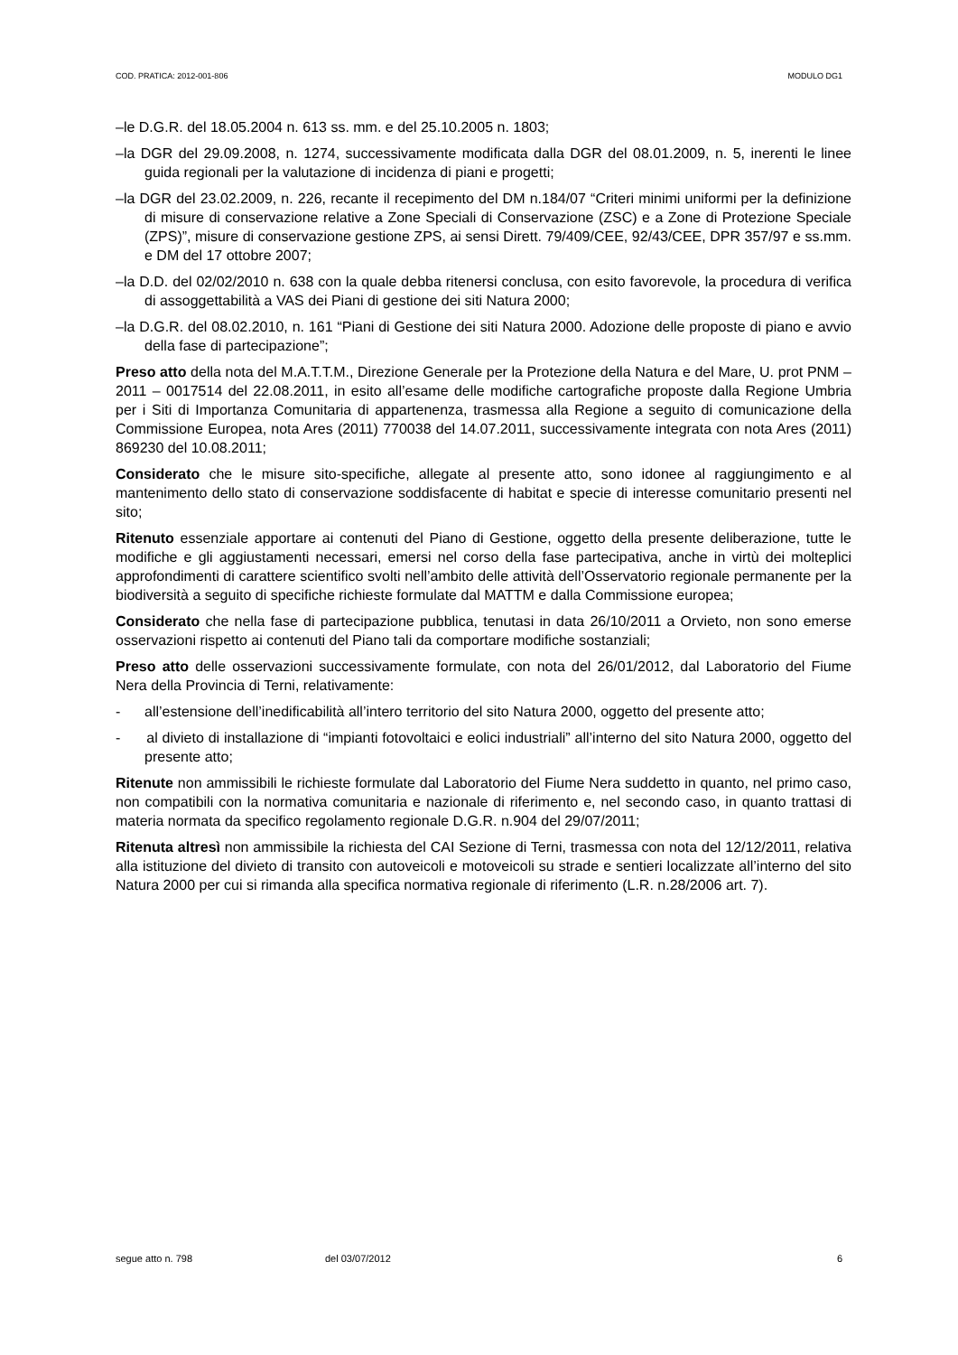COD. PRATICA: 2012-001-806 MODULO DG1
–le D.G.R. del 18.05.2004 n. 613 ss. mm. e del 25.10.2005 n. 1803;
–la DGR del 29.09.2008, n. 1274, successivamente modificata dalla DGR del 08.01.2009, n. 5, inerenti le linee guida regionali per la valutazione di incidenza di piani e progetti;
–la DGR del 23.02.2009, n. 226, recante il recepimento del DM n.184/07 “Criteri minimi uniformi per la definizione di misure di conservazione relative a Zone Speciali di Conservazione (ZSC) e a Zone di Protezione Speciale (ZPS)”, misure di conservazione gestione ZPS, ai sensi Dirett. 79/409/CEE, 92/43/CEE, DPR 357/97 e ss.mm. e DM del 17 ottobre 2007;
–la D.D. del 02/02/2010 n. 638 con la quale debba ritenersi conclusa, con esito favorevole, la procedura di verifica di assoggettabilità a VAS dei Piani di gestione dei siti Natura 2000;
–la D.G.R. del 08.02.2010, n. 161 “Piani di Gestione dei siti Natura 2000. Adozione delle proposte di piano e avvio della fase di partecipazione”;
Preso atto della nota del M.A.T.T.M., Direzione Generale per la Protezione della Natura e del Mare, U. prot PNM – 2011 – 0017514 del 22.08.2011, in esito all’esame delle modifiche cartografiche proposte dalla Regione Umbria per i Siti di Importanza Comunitaria di appartenenza, trasmessa alla Regione a seguito di comunicazione della Commissione Europea, nota Ares (2011) 770038 del 14.07.2011, successivamente integrata con nota Ares (2011) 869230 del 10.08.2011;
Considerato che le misure sito-specifiche, allegate al presente atto, sono idonee al raggiungimento e al mantenimento dello stato di conservazione soddisfacente di habitat e specie di interesse comunitario presenti nel sito;
Ritenuto essenziale apportare ai contenuti del Piano di Gestione, oggetto della presente deliberazione, tutte le modifiche e gli aggiustamenti necessari, emersi nel corso della fase partecipativa, anche in virtù dei molteplici approfondimenti di carattere scientifico svolti nell’ambito delle attività dell’Osservatorio regionale permanente per la biodiversità a seguito di specifiche richieste formulate dal MATTM e dalla Commissione europea;
Considerato che nella fase di partecipazione pubblica, tenutasi in data 26/10/2011 a Orvieto, non sono emerse osservazioni rispetto ai contenuti del Piano tali da comportare modifiche sostanziali;
Preso atto delle osservazioni successivamente formulate, con nota del 26/01/2012, dal Laboratorio del Fiume Nera della Provincia di Terni, relativamente:
- all’estensione dell’inedificabilità all’intero territorio del sito Natura 2000, oggetto del presente atto;
- al divieto di installazione di “impianti fotovoltaici e eolici industriali” all’interno del sito Natura 2000, oggetto del presente atto;
Ritenute non ammissibili le richieste formulate dal Laboratorio del Fiume Nera suddetto in quanto, nel primo caso, non compatibili con la normativa comunitaria e nazionale di riferimento e, nel secondo caso, in quanto trattasi di materia normata da specifico regolamento regionale D.G.R. n.904 del 29/07/2011;
Ritenuta altresì non ammissibile la richiesta del CAI Sezione di Terni, trasmessa con nota del 12/12/2011, relativa alla istituzione del divieto di transito con autoveicoli e motoveicoli su strade e sentieri localizzate all’interno del sito Natura 2000 per cui si rimanda alla specifica normativa regionale di riferimento (L.R. n.28/2006 art. 7).
segue atto n. 798 del 03/07/2012 6